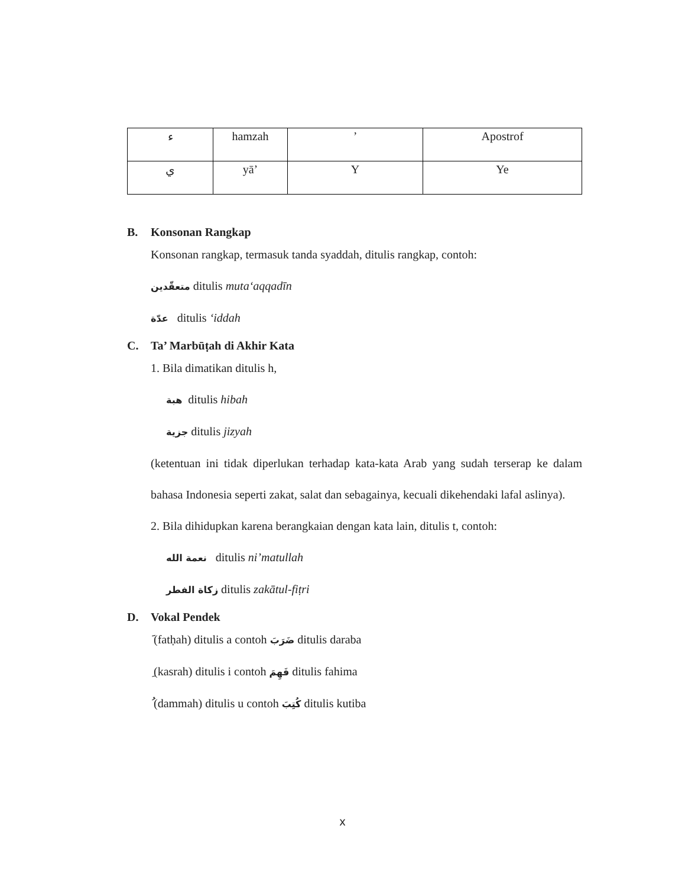| ء | hamzah | ’ | Apostrof |
| ي | yā’ | Y | Ye |
B. Konsonan Rangkap
Konsonan rangkap, termasuk tanda syaddah, ditulis rangkap, contoh:
متعقّدين ditulis muta‘aqqadīn
عدّة ditulis ‘iddah
C. Ta’ Marbūṭah di Akhir Kata
1. Bila dimatikan ditulis h,
هبة ditulis hibah
جزية ditulis jizyah
(ketentuan ini tidak diperlukan terhadap kata-kata Arab yang sudah terserap ke dalam bahasa Indonesia seperti zakat, salat dan sebagainya, kecuali dikehendaki lafal aslinya).
2. Bila dihidupkan karena berangkaian dengan kata lain, ditulis t, contoh:
نعمة الله ditulis ni’matullah
زكاة الفطر ditulis zakātul-fiṭri
D. Vokal Pendek
َ (fatḥah) ditulis a contoh ضَرَبَ ditulis daraba
ِ (kasrah) ditulis i contoh فَهِمَ ditulis fahima
ُ (dammah) ditulis u contoh كُتِبَ ditulis kutiba
x